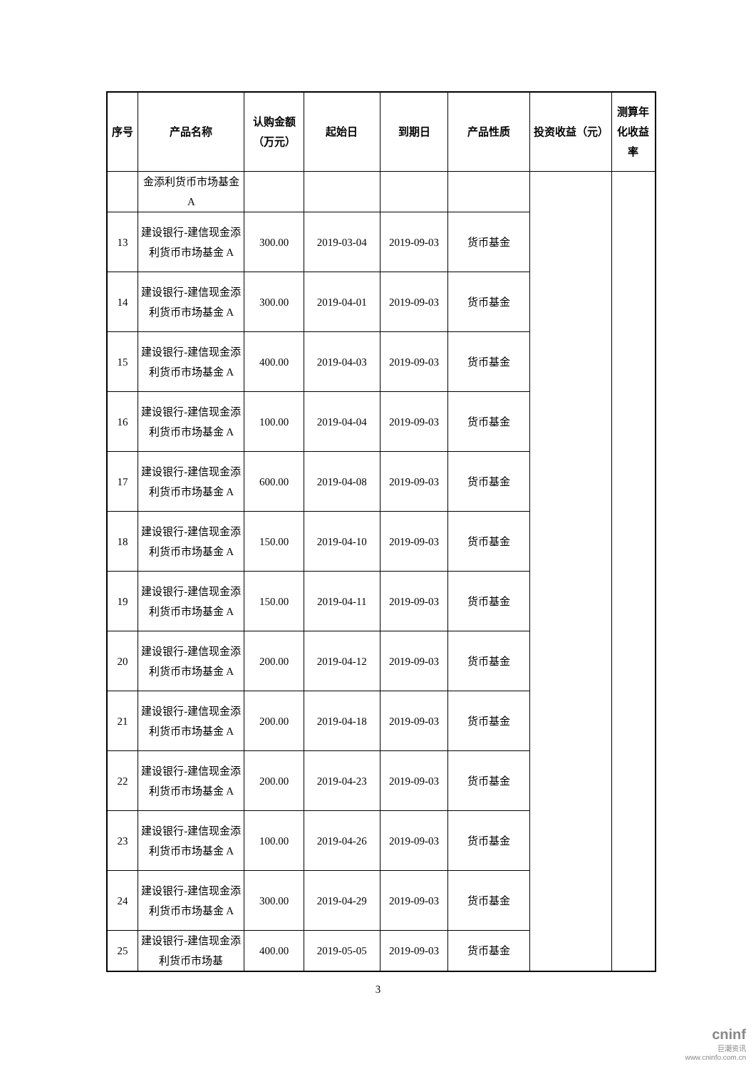| 序号 | 产品名称 | 认购金额（万元） | 起始日 | 到期日 | 产品性质 | 投资收益（元） | 测算年化收益率 |
| --- | --- | --- | --- | --- | --- | --- | --- |
| | 金添利货币市场基金 A | | | | | | |
| 13 | 建设银行-建信现金添利货币市场基金 A | 300.00 | 2019-03-04 | 2019-09-03 | 货币基金 | | |
| 14 | 建设银行-建信现金添利货币市场基金 A | 300.00 | 2019-04-01 | 2019-09-03 | 货币基金 | | |
| 15 | 建设银行-建信现金添利货币市场基金 A | 400.00 | 2019-04-03 | 2019-09-03 | 货币基金 | | |
| 16 | 建设银行-建信现金添利货币市场基金 A | 100.00 | 2019-04-04 | 2019-09-03 | 货币基金 | | |
| 17 | 建设银行-建信现金添利货币市场基金 A | 600.00 | 2019-04-08 | 2019-09-03 | 货币基金 | | |
| 18 | 建设银行-建信现金添利货币市场基金 A | 150.00 | 2019-04-10 | 2019-09-03 | 货币基金 | | |
| 19 | 建设银行-建信现金添利货币市场基金 A | 150.00 | 2019-04-11 | 2019-09-03 | 货币基金 | | |
| 20 | 建设银行-建信现金添利货币市场基金 A | 200.00 | 2019-04-12 | 2019-09-03 | 货币基金 | | |
| 21 | 建设银行-建信现金添利货币市场基金 A | 200.00 | 2019-04-18 | 2019-09-03 | 货币基金 | | |
| 22 | 建设银行-建信现金添利货币市场基金 A | 200.00 | 2019-04-23 | 2019-09-03 | 货币基金 | | |
| 23 | 建设银行-建信现金添利货币市场基金 A | 100.00 | 2019-04-26 | 2019-09-03 | 货币基金 | | |
| 24 | 建设银行-建信现金添利货币市场基金 A | 300.00 | 2019-04-29 | 2019-09-03 | 货币基金 | | |
| 25 | 建设银行-建信现金添利货币市场基 | 400.00 | 2019-05-05 | 2019-09-03 | 货币基金 | | |
3
cninf
巨潮资讯
www.cninfo.com.cn